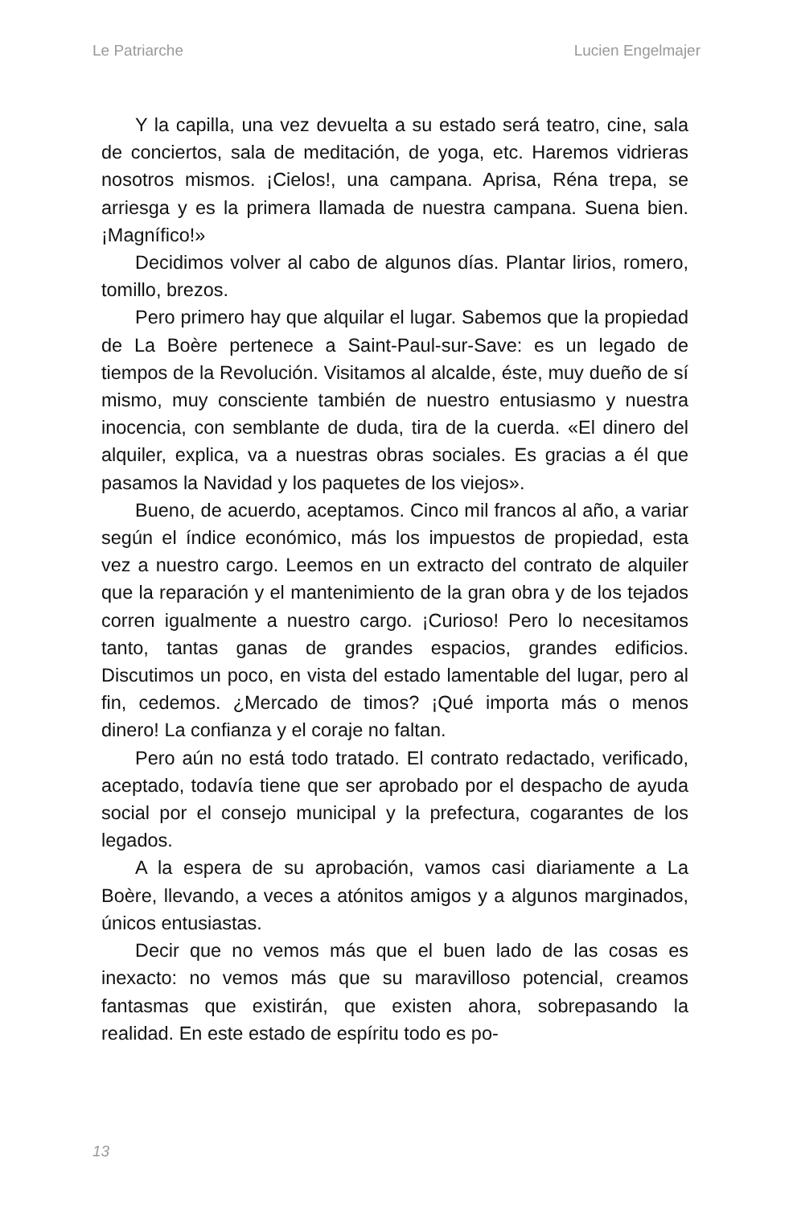Le Patriarche Lucien Engelmajer
Y la capilla, una vez devuelta a su estado será teatro, cine, sala de conciertos, sala de meditación, de yoga, etc. Haremos vidrieras nosotros mismos. ¡Cielos!, una campana. Aprisa, Réna trepa, se arriesga y es la primera llamada de nuestra campana. Suena bien. ¡Magnífico!»
Decidimos volver al cabo de algunos días. Plantar lirios, romero, tomillo, brezos.
Pero primero hay que alquilar el lugar. Sabemos que la propiedad de La Boère pertenece a Saint-Paul-sur-Save: es un legado de tiempos de la Revolución. Visitamos al alcalde, éste, muy dueño de sí mismo, muy consciente también de nuestro entusiasmo y nuestra inocencia, con semblante de duda, tira de la cuerda. «El dinero del alquiler, explica, va a nuestras obras sociales. Es gracias a él que pasamos la Navidad y los paquetes de los viejos».
Bueno, de acuerdo, aceptamos. Cinco mil francos al año, a variar según el índice económico, más los impuestos de propiedad, esta vez a nuestro cargo. Leemos en un extracto del contrato de alquiler que la reparación y el mantenimiento de la gran obra y de los tejados corren igualmente a nuestro cargo. ¡Curioso! Pero lo necesitamos tanto, tantas ganas de grandes espacios, grandes edificios. Discutimos un poco, en vista del estado lamentable del lugar, pero al fin, cedemos. ¿Mercado de timos? ¡Qué importa más o menos dinero! La confianza y el coraje no faltan.
Pero aún no está todo tratado. El contrato redactado, verificado, aceptado, todavía tiene que ser aprobado por el despacho de ayuda social por el consejo municipal y la prefectura, cogarantes de los legados.
A la espera de su aprobación, vamos casi diariamente a La Boère, llevando, a veces a atónitos amigos y a algunos marginados, únicos entusiastas.
Decir que no vemos más que el buen lado de las cosas es inexacto: no vemos más que su maravilloso potencial, creamos fantasmas que existirán, que existen ahora, sobrepasando la realidad. En este estado de espíritu todo es po-
13